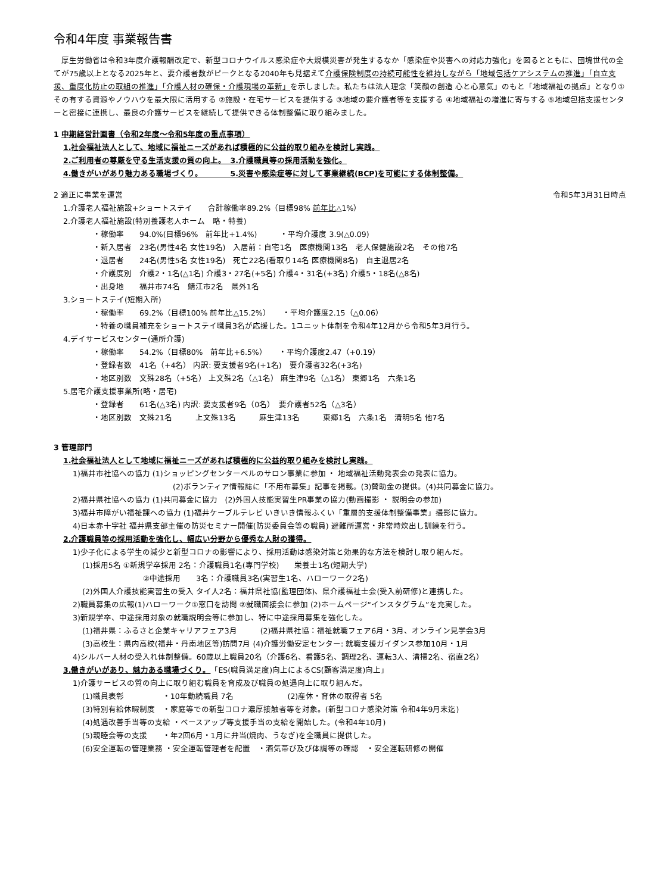令和4年度 事業報告書
　厚生労働省は令和3年度介護報酬改定で、新型コロナウイルス感染症や大規模災害が発生するなか「感染症や災害への対応力強化」を図るとともに、団塊世代の全てが75歳以上となる2025年と、要介護者数がピークとなる2040年も見据えて介護保険制度の持続可能性を維持しながら「地域包括ケアシステムの推進」「自立支援、重度化防止の取組の推進」「介護人材の確保・介護現場の革新」を示しました。私たちは法人理念「笑顔の創造 心と心意気」のもと「地域福祉の拠点」となり①その有する資源やノウハウを最大限に活用する ②施設・在宅サービスを提供する ③地域の要介護者等を支援する ④地域福祉の増進に寄与する ⑤地域包括支援センターと密接に連携し、最良の介護サービスを継続して提供できる体制整備に取り組みました。
1 中期経営計画書（令和2年度～令和5年度の重点事項）
1.社会福祉法人として、地域に福祉ニーズがあれば積極的に公益的取り組みを検討し実践。
2.ご利用者の尊厳を守る生活支援の質の向上。　3.介護職員等の採用活動を強化。
4.働きがいがあり魅力ある職場づくり。　　　　5.災害や感染症等に対して事業継続(BCP)を可能にする体制整備。
2 適正に事業を運営 令和5年3月31日時点
1.介護老人福祉施設+ショートステイ　　合計稼働率89.2%（目標98% 前年比△1%）
2.介護老人福祉施設(特別養護老人ホーム　略・特養)
・稼働率　　94.0%(目標96%　前年比+1.4%)　　　・平均介護度 3.9(△0.09)
・新入居者　23名(男性4名 女性19名)　入居前：自宅1名　医療機関13名　老人保健施設2名　その他7名
・退居者　　24名(男性5名 女性19名)　死亡22名(看取り14名 医療機関8名)　自主退居2名
・介護度別　介護2・1名(△1名) 介護3・27名(+5名) 介護4・31名(+3名) 介護5・18名(△8名)
・出身地　　福井市74名　鯖江市2名　県外1名
3.ショートステイ(短期入所)
・稼働率　　69.2%（目標100% 前年比△15.2%）　　・平均介護度2.15（△0.06）
・特養の職員補充をショートステイ職員3名が応援した。1ユニット体制を令和4年12月から令和5年3月行う。
4.デイサービスセンター(通所介護)
・稼働率　　54.2%（目標80%　前年比+6.5%）　　・平均介護度2.47（+0.19）
・登録者数　41名（+4名） 内訳: 要支援者9名(+1名)　要介護者32名(+3名)
・地区別数　文殊28名（+5名） 上文殊2名（△1名） 麻生津9名（△1名） 東郷1名　六条1名
5.居宅介護支援事業所(略・居宅)
・登録者　　61名(△3名) 内訳: 要支援者9名（0名）　要介護者52名（△3名）
・地区別数　文殊21名　　　上文殊13名　　　麻生津13名　　　東郷1名　六条1名　清明5名 他7名
3 管理部門
1.社会福祉法人として地域に福祉ニーズがあれば積極的に公益的取り組みを検討し実践。
1)福井市社協への協力 (1)ショッピングセンターベルのサロン事業に参加 ・ 地域福祉活動発表会の発表に協力。
(2)ボランティア情報誌に「不用布募集」記事を掲載。(3)賛助金の提供。(4)共同募金に協力。
2)福井県社協への協力 (1)共同募金に協力　(2)外国人技能実習生PR事業の協力(動画撮影 ・ 説明会の参加)
3)福井市障がい福祉課への協力 (1)福井ケーブルテレビ いきいき情報ふくい「重層的支援体制整備事業」撮影に協力。
4)日本赤十字社 福井県支部主催の防災セミナー開催(防災委員会等の職員) 避難所運営・非常時炊出し訓練を行う。
2.介護職員等の採用活動を強化し、幅広い分野から優秀な人財の獲得。
1)少子化による学生の減少と新型コロナの影響により、採用活動は感染対策と効果的な方法を検討し取り組んだ。
(1)採用5名 ①新規学卒採用 2名：介護職員1名(専門学校)　　栄養士1名(短期大学)
②中途採用　　3名：介護職員3名(実習生1名、ハローワーク2名)
(2)外国人介護技能実習生の受入 タイ人2名：福井県社協(監理団体)、県介護福祉士会(受入前研修)と連携した。
2)職員募集の広報(1)ハローワーク①窓口を訪問 ②就職面接会に参加 (2)ホームページ“インスタグラム”を充実した。
3)新規学卒、中途採用対象の就職説明会等に参加し、特に中途採用募集を強化した。
(1)福井県：ふるさと企業キャリアフェア3月　　　(2)福井県社協：福祉就職フェア6月・3月、オンライン見学会3月
(3)高校生：県内高校(福井・丹南地区等)訪問7月 (4)介護労働安定センター: 就職支援ガイダンス参加10月・1月
4)シルバー人材の受入れ体制整備。60歳以上職員20名（介護6名、看護5名、調理2名、運転3人、清掃2名、宿直2名）
3.働きがいがあり、魅力ある職場づくり。「ES(職員満足度)向上によるCS(顧客満足度)向上」
1)介護サービスの質の向上に取り組む職員を育成及び職員の処遇向上に取り組んだ。
(1)職員表彰　　　　　・10年勤続職員 7名　　　　　　　(2)産休・育休の取得者 5名
(3)特別有給休暇制度　・家庭等での新型コロナ濃厚接触者等を対象。(新型コロナ感染対策 令和4年9月末迄)
(4)処遇改善手当等の支給 ・ベースアップ等支援手当の支給を開始した。(令和4年10月)
(5)親睦会等の支援　　・年2回6月・1月に弁当(焼肉、うなぎ)を全職員に提供した。
(6)安全運転の管理業務 ・安全運転管理者を配置　・酒気帯び及び体調等の確認　・安全運転研修の開催